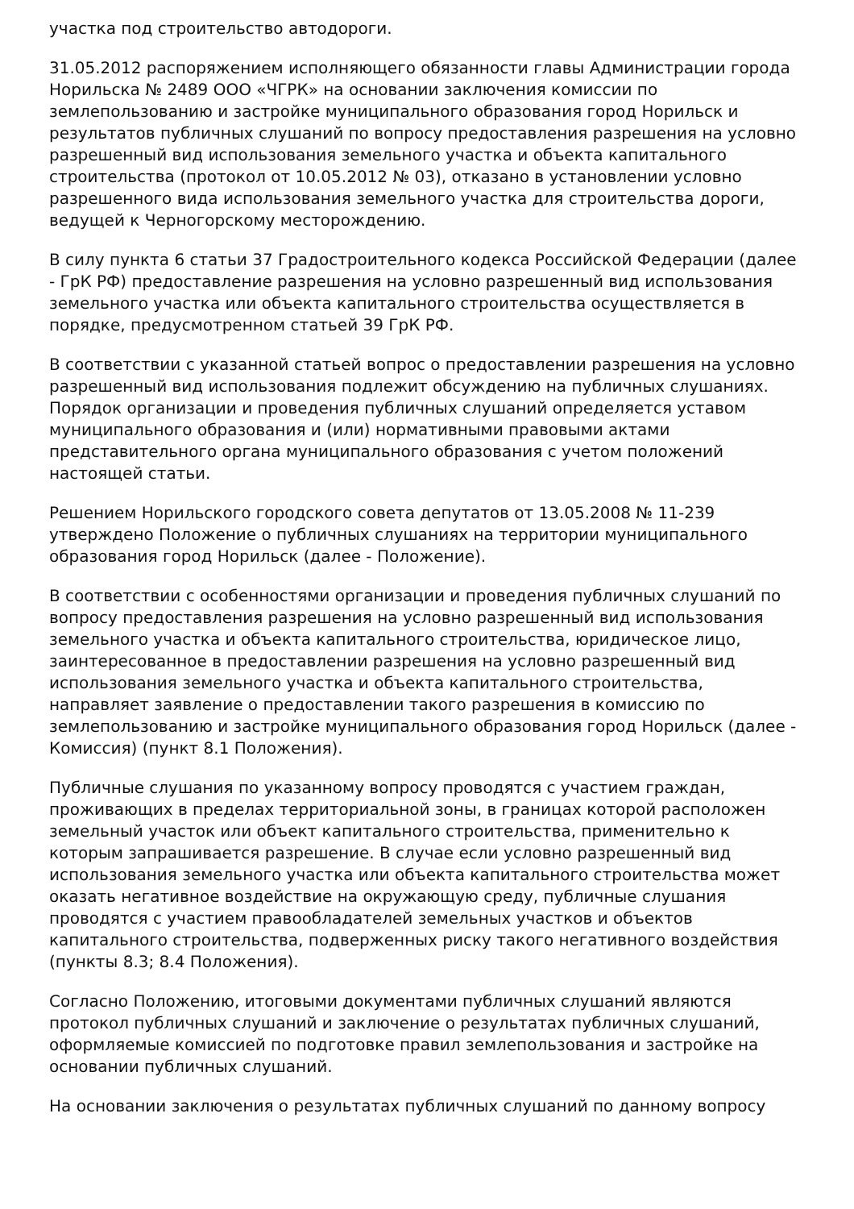участка под строительство автодороги.
31.05.2012 распоряжением исполняющего обязанности главы Администрации города Норильска № 2489 ООО «ЧГРК» на основании заключения комиссии по землепользованию и застройке муниципального образования город Норильск и результатов публичных слушаний по вопросу предоставления разрешения на условно разрешенный вид использования земельного участка и объекта капитального строительства (протокол от 10.05.2012 № 03), отказано в установлении условно разрешенного вида использования земельного участка для строительства дороги, ведущей к Черногорскому месторождению.
В силу пункта 6 статьи 37 Градостроительного кодекса Российской Федерации (далее - ГрК РФ) предоставление разрешения на условно разрешенный вид использования земельного участка или объекта капитального строительства осуществляется в порядке, предусмотренном статьей 39 ГрК РФ.
В соответствии с указанной статьей вопрос о предоставлении разрешения на условно разрешенный вид использования подлежит обсуждению на публичных слушаниях. Порядок организации и проведения публичных слушаний определяется уставом муниципального образования и (или) нормативными правовыми актами представительного органа муниципального образования с учетом положений настоящей статьи.
Решением Норильского городского совета депутатов от 13.05.2008 № 11-239 утверждено Положение о публичных слушаниях на территории муниципального образования город Норильск (далее - Положение).
В соответствии с особенностями организации и проведения публичных слушаний по вопросу предоставления разрешения на условно разрешенный вид использования земельного участка и объекта капитального строительства, юридическое лицо, заинтересованное в предоставлении разрешения на условно разрешенный вид использования земельного участка и объекта капитального строительства, направляет заявление о предоставлении такого разрешения в комиссию по землепользованию и застройке муниципального образования город Норильск (далее - Комиссия) (пункт 8.1 Положения).
Публичные слушания по указанному вопросу проводятся с участием граждан, проживающих в пределах территориальной зоны, в границах которой расположен земельный участок или объект капитального строительства, применительно к которым запрашивается разрешение. В случае если условно разрешенный вид использования земельного участка или объекта капитального строительства может оказать негативное воздействие на окружающую среду, публичные слушания проводятся с участием правообладателей земельных участков и объектов капитального строительства, подверженных риску такого негативного воздействия (пункты 8.3; 8.4 Положения).
Согласно Положению, итоговыми документами публичных слушаний являются протокол публичных слушаний и заключение о результатах публичных слушаний, оформляемые комиссией по подготовке правил землепользования и застройке на основании публичных слушаний.
На основании заключения о результатах публичных слушаний по данному вопросу